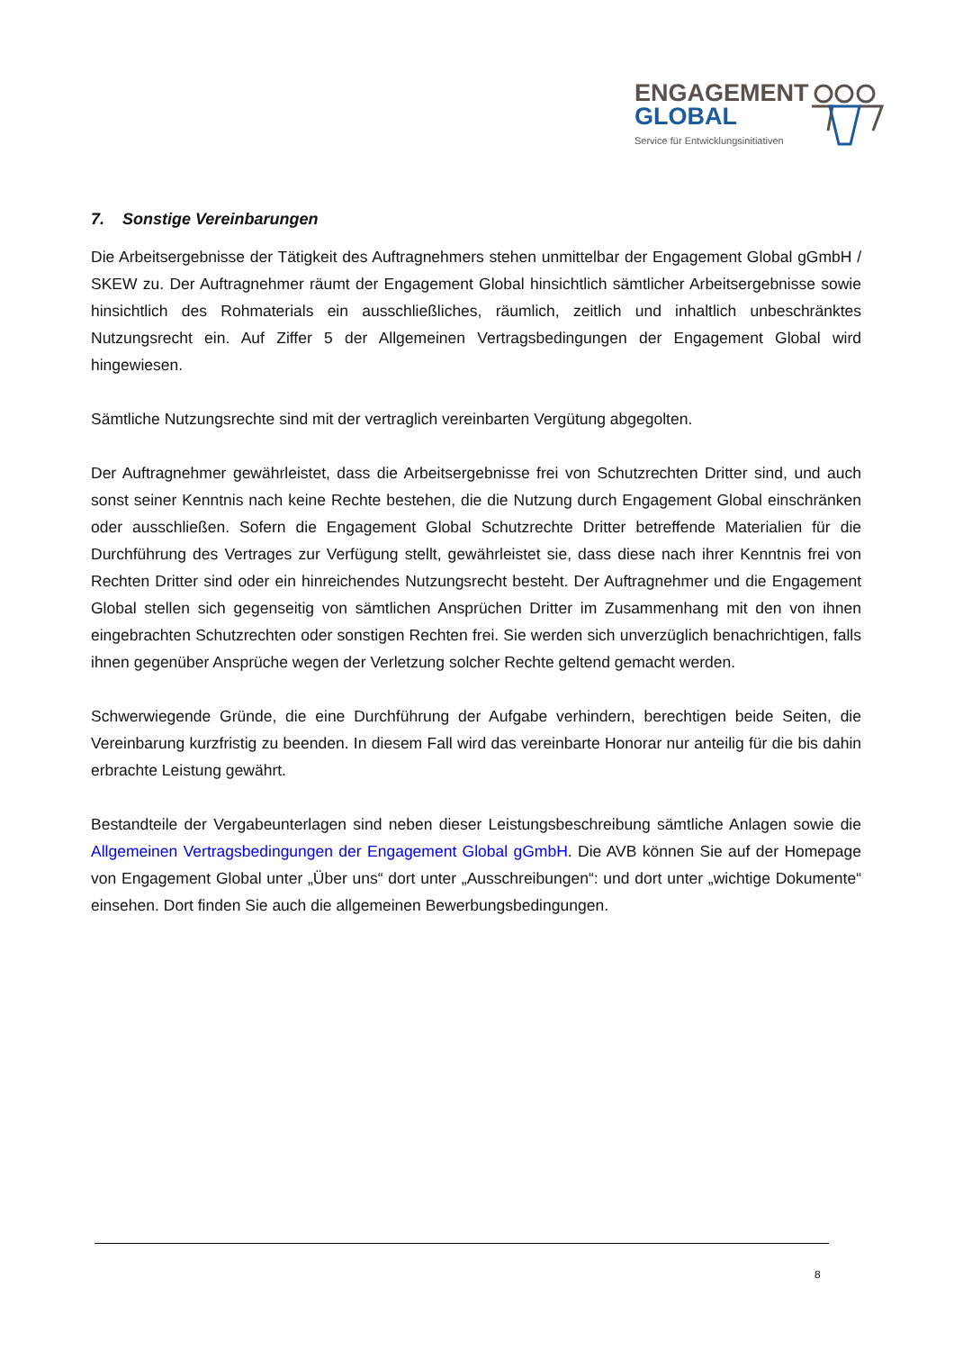ENGAGEMENT
GLOBAL
Service für Entwicklungsinitiativen
7. Sonstige Vereinbarungen
Die Arbeitsergebnisse der Tätigkeit des Auftragnehmers stehen unmittelbar der Engagement Global gGmbH / SKEW zu. Der Auftragnehmer räumt der Engagement Global hinsichtlich sämtlicher Arbeitsergebnisse sowie hinsichtlich des Rohmaterials ein ausschließliches, räumlich, zeitlich und inhaltlich unbeschränktes Nutzungsrecht ein. Auf Ziffer 5 der Allgemeinen Vertragsbedingungen der Engagement Global wird hingewiesen.
Sämtliche Nutzungsrechte sind mit der vertraglich vereinbarten Vergütung abgegolten.
Der Auftragnehmer gewährleistet, dass die Arbeitsergebnisse frei von Schutzrechten Dritter sind, und auch sonst seiner Kenntnis nach keine Rechte bestehen, die die Nutzung durch Engagement Global einschränken oder ausschließen. Sofern die Engagement Global Schutzrechte Dritter betreffende Materialien für die Durchführung des Vertrages zur Verfügung stellt, gewährleistet sie, dass diese nach ihrer Kenntnis frei von Rechten Dritter sind oder ein hinreichendes Nutzungsrecht besteht. Der Auftragnehmer und die Engagement Global stellen sich gegenseitig von sämtlichen Ansprüchen Dritter im Zusammenhang mit den von ihnen eingebrachten Schutzrechten oder sonstigen Rechten frei. Sie werden sich unverzüglich benachrichtigen, falls ihnen gegenüber Ansprüche wegen der Verletzung solcher Rechte geltend gemacht werden.
Schwerwiegende Gründe, die eine Durchführung der Aufgabe verhindern, berechtigen beide Seiten, die Vereinbarung kurzfristig zu beenden. In diesem Fall wird das vereinbarte Honorar nur anteilig für die bis dahin erbrachte Leistung gewährt.
Bestandteile der Vergabeunterlagen sind neben dieser Leistungsbeschreibung sämtliche Anlagen sowie die Allgemeinen Vertragsbedingungen der Engagement Global gGmbH. Die AVB können Sie auf der Homepage von Engagement Global unter „Über uns“ dort unter „Ausschreibungen“: und dort unter „wichtige Dokumente“ einsehen. Dort finden Sie auch die allgemeinen Bewerbungsbedingungen.
8